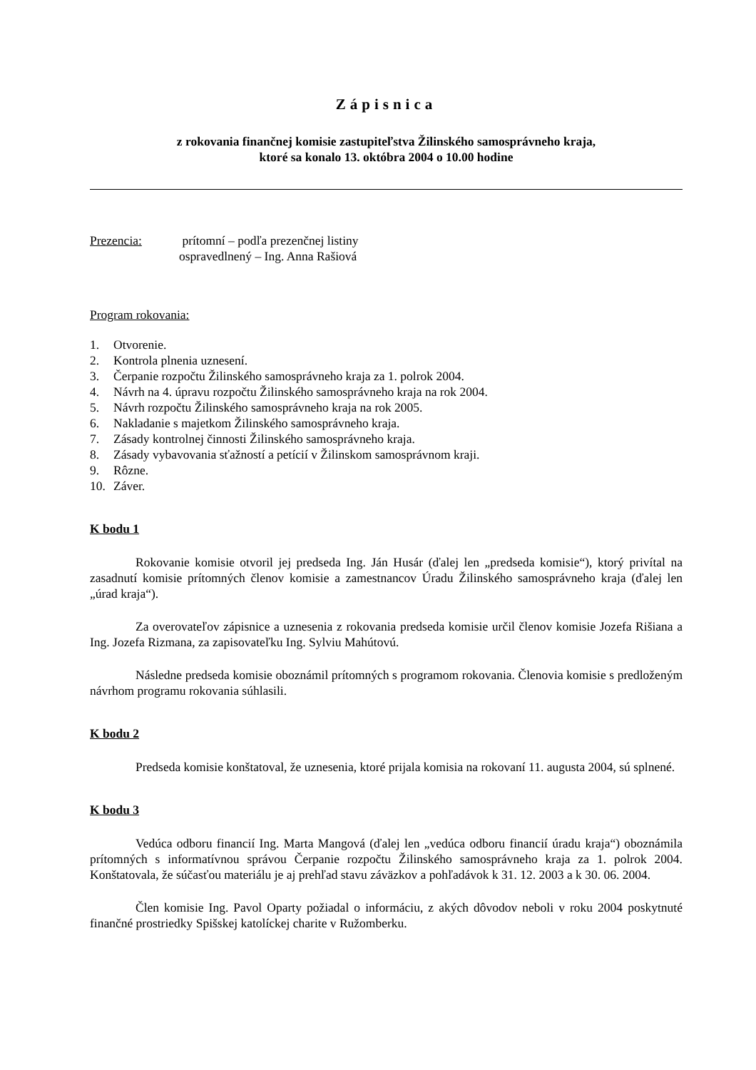Zápisnica
z rokovania finančnej komisie zastupiteľstva Žilinského samosprávneho kraja,
ktoré sa konalo 13. októbra 2004 o 10.00 hodine
Prezencia: prítomní – podľa prezenčnej listiny
ospravedlnený – Ing. Anna Rašiová
Program rokovania:
1. Otvorenie.
2. Kontrola plnenia uznesení.
3. Čerpanie rozpočtu Žilinského samosprávneho kraja za 1. polrok 2004.
4. Návrh na 4. úpravu rozpočtu Žilinského samosprávneho kraja na rok 2004.
5. Návrh rozpočtu Žilinského samosprávneho kraja na rok 2005.
6. Nakladanie s majetkom Žilinského samosprávneho kraja.
7. Zásady kontrolnej činnosti Žilinského samosprávneho kraja.
8. Zásady vybavovania sťažností a petícií v Žilinskom samosprávnom kraji.
9. Rôzne.
10. Záver.
K bodu 1
Rokovanie komisie otvoril jej predseda Ing. Ján Husár (ďalej len „predseda komisie“), ktorý privítal na zasadnutí komisie prítomných členov komisie a zamestnancov Úradu Žilinského samosprávneho kraja (ďalej len „úrad kraja“).
Za overovateľov zápisnice a uznesenia z rokovania predseda komisie určil členov komisie Jozefa Rišiana a Ing. Jozefa Rizmana, za zapisovateľku Ing. Sylviu Mahútovú.
Následne predseda komisie oboznámil prítomných s programom rokovania. Členovia komisie s predloženým návrhom programu rokovania súhlasili.
K bodu 2
Predseda komisie konštatoval, že uznesenia, ktoré prijala komisia na rokovaní 11. augusta 2004, sú splnené.
K bodu 3
Vedúca odboru financií Ing. Marta Mangová (ďalej len „vedúca odboru financií úradu kraja“) oboznámila prítomných s informatívnou správou Čerpanie rozpočtu Žilinského samosprávneho kraja za 1. polrok 2004. Konštatovala, že súčasťou materiálu je aj prehľad stavu záväzkov a pohľadávok k 31. 12. 2003 a k 30. 06. 2004.
Člen komisie Ing. Pavol Oparty požiadal o informáciu, z akých dôvodov neboli v roku 2004 poskytnuté finančné prostriedky Spišskej katolíckej charite v Ružomberku.